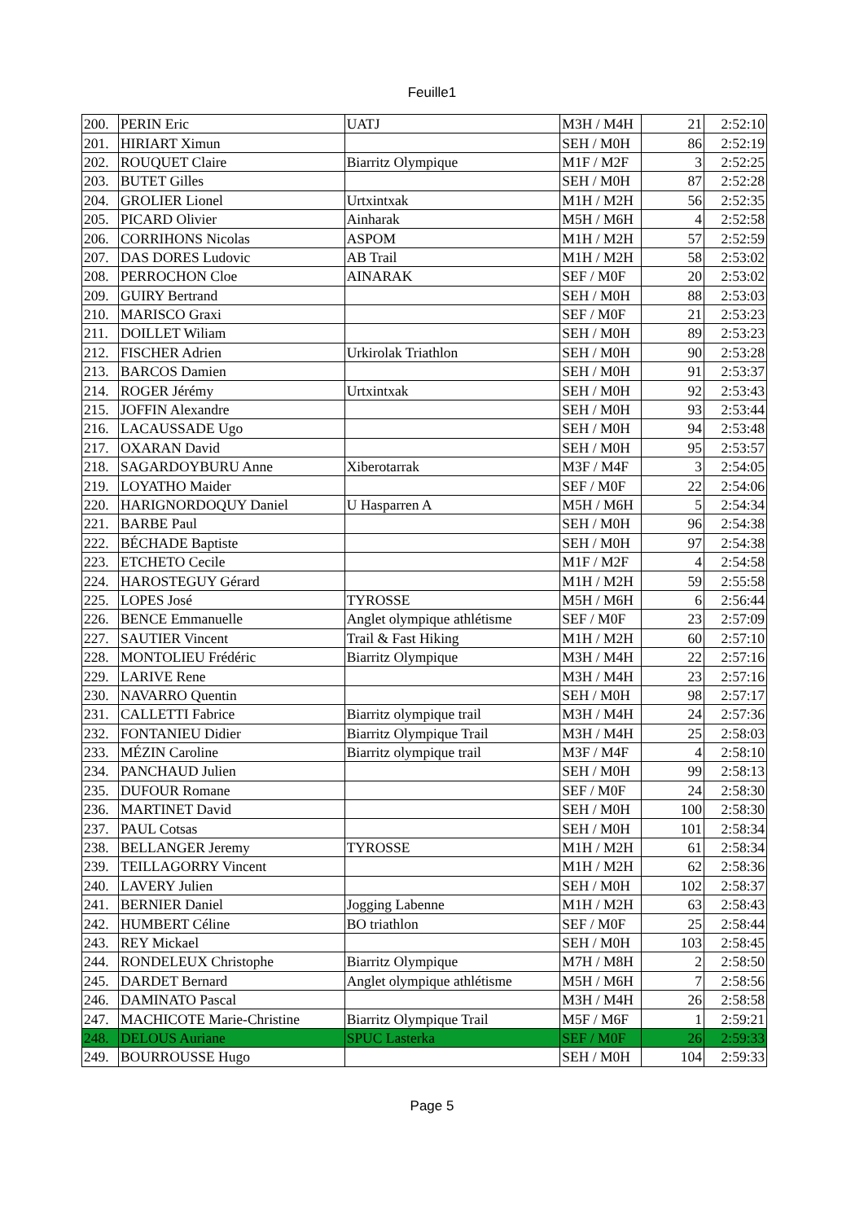Feuille1
| 200. | PERIN Eric | UATJ | M3H / M4H | 21 | 2:52:10 |
| 201. | HIRIART Ximun | | SEH / M0H | 86 | 2:52:19 |
| 202. | ROUQUET Claire | Biarritz Olympique | M1F / M2F | 3 | 2:52:25 |
| 203. | BUTET Gilles | | SEH / M0H | 87 | 2:52:28 |
| 204. | GROLIER Lionel | Urtxintxak | M1H / M2H | 56 | 2:52:35 |
| 205. | PICARD Olivier | Ainharak | M5H / M6H | 4 | 2:52:58 |
| 206. | CORRIHONS Nicolas | ASPOM | M1H / M2H | 57 | 2:52:59 |
| 207. | DAS DORES Ludovic | AB Trail | M1H / M2H | 58 | 2:53:02 |
| 208. | PERROCHON Cloe | AINARAK | SEF / M0F | 20 | 2:53:02 |
| 209. | GUIRY Bertrand | | SEH / M0H | 88 | 2:53:03 |
| 210. | MARISCO Graxi | | SEF / M0F | 21 | 2:53:23 |
| 211. | DOILLET Wiliam | | SEH / M0H | 89 | 2:53:23 |
| 212. | FISCHER Adrien | Urkirolak Triathlon | SEH / M0H | 90 | 2:53:28 |
| 213. | BARCOS Damien | | SEH / M0H | 91 | 2:53:37 |
| 214. | ROGER Jérémy | Urtxintxak | SEH / M0H | 92 | 2:53:43 |
| 215. | JOFFIN Alexandre | | SEH / M0H | 93 | 2:53:44 |
| 216. | LACAUSSADE Ugo | | SEH / M0H | 94 | 2:53:48 |
| 217. | OXARAN David | | SEH / M0H | 95 | 2:53:57 |
| 218. | SAGARDOYBURU Anne | Xiberotarrak | M3F / M4F | 3 | 2:54:05 |
| 219. | LOYATHO Maider | | SEF / M0F | 22 | 2:54:06 |
| 220. | HARIGNORDOQUY Daniel | U Hasparren A | M5H / M6H | 5 | 2:54:34 |
| 221. | BARBE Paul | | SEH / M0H | 96 | 2:54:38 |
| 222. | BÉCHADE Baptiste | | SEH / M0H | 97 | 2:54:38 |
| 223. | ETCHETO Cecile | | M1F / M2F | 4 | 2:54:58 |
| 224. | HAROSTEGUY Gérard | | M1H / M2H | 59 | 2:55:58 |
| 225. | LOPES José | TYROSSE | M5H / M6H | 6 | 2:56:44 |
| 226. | BENCE Emmanuelle | Anglet olympique athlétisme | SEF / M0F | 23 | 2:57:09 |
| 227. | SAUTIER Vincent | Trail & Fast Hiking | M1H / M2H | 60 | 2:57:10 |
| 228. | MONTOLIEU Frédéric | Biarritz Olympique | M3H / M4H | 22 | 2:57:16 |
| 229. | LARIVE Rene | | M3H / M4H | 23 | 2:57:16 |
| 230. | NAVARRO Quentin | | SEH / M0H | 98 | 2:57:17 |
| 231. | CALLETTI Fabrice | Biarritz olympique trail | M3H / M4H | 24 | 2:57:36 |
| 232. | FONTANIEU Didier | Biarritz Olympique Trail | M3H / M4H | 25 | 2:58:03 |
| 233. | MÉZIN Caroline | Biarritz olympique trail | M3F / M4F | 4 | 2:58:10 |
| 234. | PANCHAUD Julien | | SEH / M0H | 99 | 2:58:13 |
| 235. | DUFOUR Romane | | SEF / M0F | 24 | 2:58:30 |
| 236. | MARTINET David | | SEH / M0H | 100 | 2:58:30 |
| 237. | PAUL Cotsas | | SEH / M0H | 101 | 2:58:34 |
| 238. | BELLANGER Jeremy | TYROSSE | M1H / M2H | 61 | 2:58:34 |
| 239. | TEILLAGORRY Vincent | | M1H / M2H | 62 | 2:58:36 |
| 240. | LAVERY Julien | | SEH / M0H | 102 | 2:58:37 |
| 241. | BERNIER Daniel | Jogging Labenne | M1H / M2H | 63 | 2:58:43 |
| 242. | HUMBERT Céline | BO triathlon | SEF / M0F | 25 | 2:58:44 |
| 243. | REY Mickael | | SEH / M0H | 103 | 2:58:45 |
| 244. | RONDELEUX Christophe | Biarritz Olympique | M7H / M8H | 2 | 2:58:50 |
| 245. | DARDET Bernard | Anglet olympique athlétisme | M5H / M6H | 7 | 2:58:56 |
| 246. | DAMINATO Pascal | | M3H / M4H | 26 | 2:58:58 |
| 247. | MACHICOTE Marie-Christine | Biarritz Olympique Trail | M5F / M6F | 1 | 2:59:21 |
| 248. | DELOUS Auriane | SPUC Lasterka | SEF / M0F | 26 | 2:59:33 |
| 249. | BOURROUSSE Hugo | | SEH / M0H | 104 | 2:59:33 |
Page 5